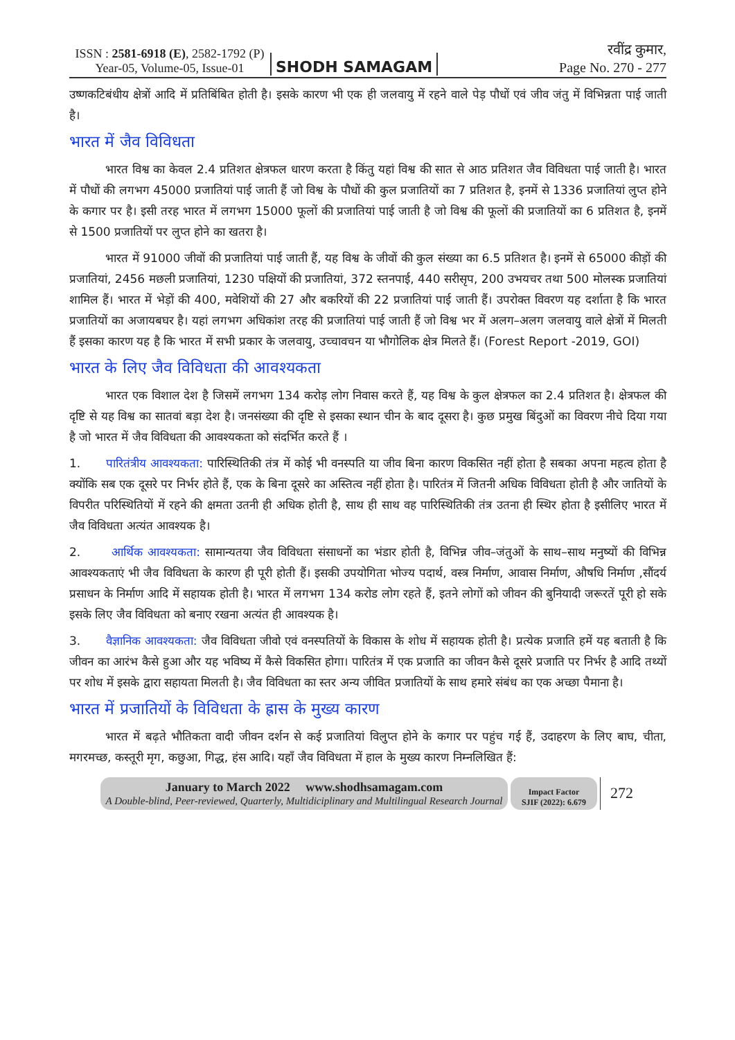ISSN : 2581-6918 (E), 2582-1792 (P)
Year-05, Volume-05, Issue-01
SHODH SAMAGAM
रवींद्र कुमार,
Page No. 270 - 277
उष्णकटिबंधीय क्षेत्रों आदि में प्रतिबिंबित होती है। इसके कारण भी एक ही जलवायु में रहने वाले पेड़ पौधों एवं जीव जंतु में विभिन्नता पाई जाती है।
भारत में जैव विविधता
भारत विश्व का केवल 2.4 प्रतिशत क्षेत्रफल धारण करता है किंतु यहां विश्व की सात से आठ प्रतिशत जैव विविधता पाई जाती है। भारत में पौधों की लगभग 45000 प्रजातियां पाई जाती हैं जो विश्व के पौधों की कुल प्रजातियों का 7 प्रतिशत है, इनमें से 1336 प्रजातियां लुप्त होने के कगार पर है। इसी तरह भारत में लगभग 15000 फूलों की प्रजातियां पाई जाती है जो विश्व की फूलों की प्रजातियों का 6 प्रतिशत है, इनमें से 1500 प्रजातियों पर लुप्त होने का खतरा है।
भारत में 91000 जीवों की प्रजातियां पाई जाती हैं, यह विश्व के जीवों की कुल संख्या का 6.5 प्रतिशत है। इनमें से 65000 कीड़ों की प्रजातियां, 2456 मछली प्रजातियां, 1230 पक्षियों की प्रजातियां, 372 स्तनपाई, 440 सरीसृप, 200 उभयचर तथा 500 मोलस्क प्रजातियां शामिल हैं। भारत में भेड़ों की 400, मवेशियों की 27 और बकरियों की 22 प्रजातियां पाई जाती हैं। उपरोक्त विवरण यह दर्शाता है कि भारत प्रजातियों का अजायबघर है। यहां लगभग अधिकांश तरह की प्रजातियां पाई जाती हैं जो विश्व भर में अलग–अलग जलवायु वाले क्षेत्रों में मिलती हैं इसका कारण यह है कि भारत में सभी प्रकार के जलवायु, उच्चावचन या भौगोलिक क्षेत्र मिलते हैं। (Forest Report -2019, GOI)
भारत के लिए जैव विविधता की आवश्यकता
भारत एक विशाल देश है जिसमें लगभग 134 करोड़ लोग निवास करते हैं, यह विश्व के कुल क्षेत्रफल का 2.4 प्रतिशत है। क्षेत्रफल की दृष्टि से यह विश्व का सातवां बड़ा देश है। जनसंख्या की दृष्टि से इसका स्थान चीन के बाद दूसरा है। कुछ प्रमुख बिंदुओं का विवरण नीचे दिया गया है जो भारत में जैव विविधता की आवश्यकता को संदर्भित करते हैं ।
1. पारितंत्रीय आवश्यकता: पारिस्थितिकी तंत्र में कोई भी वनस्पति या जीव बिना कारण विकसित नहीं होता है सबका अपना महत्व होता है क्योंकि सब एक दूसरे पर निर्भर होते हैं, एक के बिना दूसरे का अस्तित्व नहीं होता है। पारितंत्र में जितनी अधिक विविधता होती है और जातियों के विपरीत परिस्थितियों में रहने की क्षमता उतनी ही अधिक होती है, साथ ही साथ वह पारिस्थितिकी तंत्र उतना ही स्थिर होता है इसीलिए भारत में जैव विविधता अत्यंत आवश्यक है।
2. आर्थिक आवश्यकता: सामान्यतया जैव विविधता संसाधनों का भंडार होती है, विभिन्न जीव–जंतुओं के साथ–साथ मनुष्यों की विभिन्न आवश्यकताएं भी जैव विविधता के कारण ही पूरी होती हैं। इसकी उपयोगिता भोज्य पदार्थ, वस्त्र निर्माण, आवास निर्माण, औषधि निर्माण ,सौंदर्य प्रसाधन के निर्माण आदि में सहायक होती है। भारत में लगभग 134 करोड लोग रहते हैं, इतने लोगों को जीवन की बुनियादी जरूरतें पूरी हो सके इसके लिए जैव विविधता को बनाए रखना अत्यंत ही आवश्यक है।
3. वैज्ञानिक आवश्यकता: जैव विविधता जीवो एवं वनस्पतियों के विकास के शोध में सहायक होती है। प्रत्येक प्रजाति हमें यह बताती है कि जीवन का आरंभ कैसे हुआ और यह भविष्य में कैसे विकसित होगा। पारितंत्र में एक प्रजाति का जीवन कैसे दूसरे प्रजाति पर निर्भर है आदि तथ्यों पर शोध में इसके द्वारा सहायता मिलती है। जैव विविधता का स्तर अन्य जीवित प्रजातियों के साथ हमारे संबंध का एक अच्छा पैमाना है।
भारत में प्रजातियों के विविधता के ह्रास के मुख्य कारण
भारत में बढ़ते भौतिकता वादी जीवन दर्शन से कई प्रजातियां विलुप्त होने के कगार पर पहुंच गई हैं, उदाहरण के लिए बाघ, चीता, मगरमच्छ, कस्तूरी मृग, कछुआ, गिद्ध, हंस आदि। यहाँ जैव विविधता में हाल के मुख्य कारण निम्नलिखित हैं:
January to March 2022 www.shodhsamagam.com
A Double-blind, Peer-reviewed, Quarterly, Multidiciplinary and Multilingual Research Journal
Impact Factor
SJIF (2022): 6.679
272